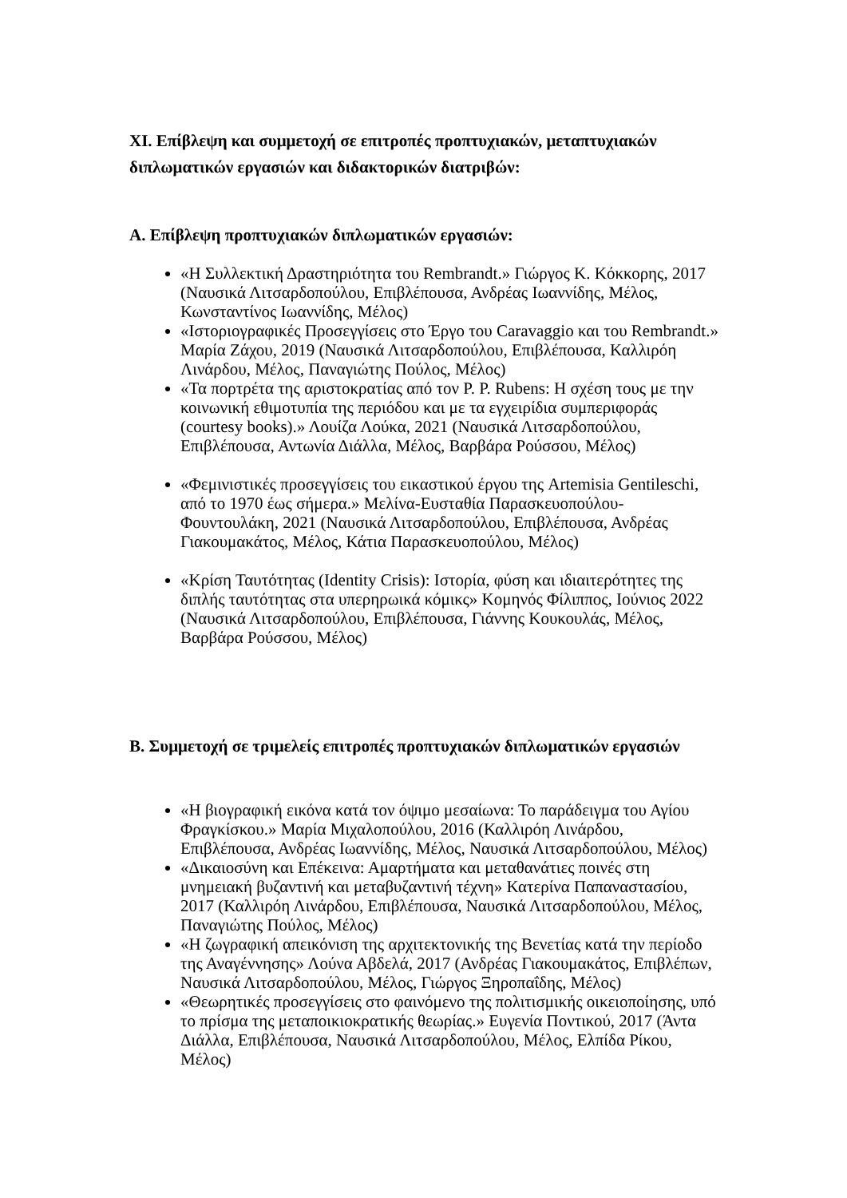XI. Επίβλεψη και συμμετοχή σε επιτροπές προπτυχιακών, μεταπτυχιακών διπλωματικών εργασιών και διδακτορικών διατριβών:
Α. Επίβλεψη προπτυχιακών διπλωματικών εργασιών:
«Η Συλλεκτική Δραστηριότητα του Rembrandt.» Γιώργος Κ. Κόκκορης, 2017 (Ναυσικά Λιτσαρδοπούλου, Επιβλέπουσα, Ανδρέας Ιωαννίδης, Μέλος, Κωνσταντίνος Ιωαννίδης, Μέλος)
«Ιστοριογραφικές Προσεγγίσεις στο Έργο του Caravaggio και του Rembrandt.» Μαρία Ζάχου, 2019 (Ναυσικά Λιτσαρδοπούλου, Επιβλέπουσα, Καλλιρόη Λινάρδου, Μέλος, Παναγιώτης Πούλος, Μέλος)
«Τα πορτρέτα της αριστοκρατίας από τον P. P. Rubens: Η σχέση τους με την κοινωνική εθιμοτυπία της περιόδου και με τα εγχειρίδια συμπεριφοράς (courtesy books).» Λουίζα Λούκα, 2021 (Ναυσικά Λιτσαρδοπούλου, Επιβλέπουσα, Αντωνία Διάλλα, Μέλος, Βαρβάρα Ρούσσου, Μέλος)
«Φεμινιστικές προσεγγίσεις του εικαστικού έργου της Artemisia Gentileschi, από το 1970 έως σήμερα.» Μελίνα-Ευσταθία Παρασκευοπούλου-Φουντουλάκη, 2021 (Ναυσικά Λιτσαρδοπούλου, Επιβλέπουσα, Ανδρέας Γιακουμακάτος, Μέλος, Κάτια Παρασκευοπούλου, Μέλος)
«Κρίση Ταυτότητας (Identity Crisis): Ιστορία, φύση και ιδιαιτερότητες της διπλής ταυτότητας στα υπερηρωικά κόμικς» Κομηνός Φίλιππος, Ιούνιος 2022 (Ναυσικά Λιτσαρδοπούλου, Επιβλέπουσα, Γιάννης Κουκουλάς, Μέλος, Βαρβάρα Ρούσσου, Μέλος)
Β. Συμμετοχή σε τριμελείς επιτροπές προπτυχιακών διπλωματικών εργασιών
«Η βιογραφική εικόνα κατά τον όψιμο μεσαίωνα: Το παράδειγμα του Αγίου Φραγκίσκου.» Μαρία Μιχαλοπούλου, 2016 (Καλλιρόη Λινάρδου, Επιβλέπουσα, Ανδρέας Ιωαννίδης, Μέλος, Ναυσικά Λιτσαρδοπούλου, Μέλος)
«Δικαιοσύνη και Επέκεινα: Αμαρτήματα και μεταθανάτιες ποινές στη μνημειακή βυζαντινή και μεταβυζαντινή τέχνη» Κατερίνα Παπαναστασίου, 2017 (Καλλιρόη Λινάρδου, Επιβλέπουσα, Ναυσικά Λιτσαρδοπούλου, Μέλος, Παναγιώτης Πούλος, Μέλος)
«Η ζωγραφική απεικόνιση της αρχιτεκτονικής της Βενετίας κατά την περίοδο της Αναγέννησης» Λούνα Αβδελά, 2017 (Ανδρέας Γιακουμακάτος, Επιβλέπων, Ναυσικά Λιτσαρδοπούλου, Μέλος, Γιώργος Ξηροπαΐδης, Μέλος)
«Θεωρητικές προσεγγίσεις στο φαινόμενο της πολιτισμικής οικειοποίησης, υπό το πρίσμα της μεταποικιοκρατικής θεωρίας.» Ευγενία Ποντικού, 2017 (Άντα Διάλλα, Επιβλέπουσα, Ναυσικά Λιτσαρδοπούλου, Μέλος, Ελπίδα Ρίκου, Μέλος)